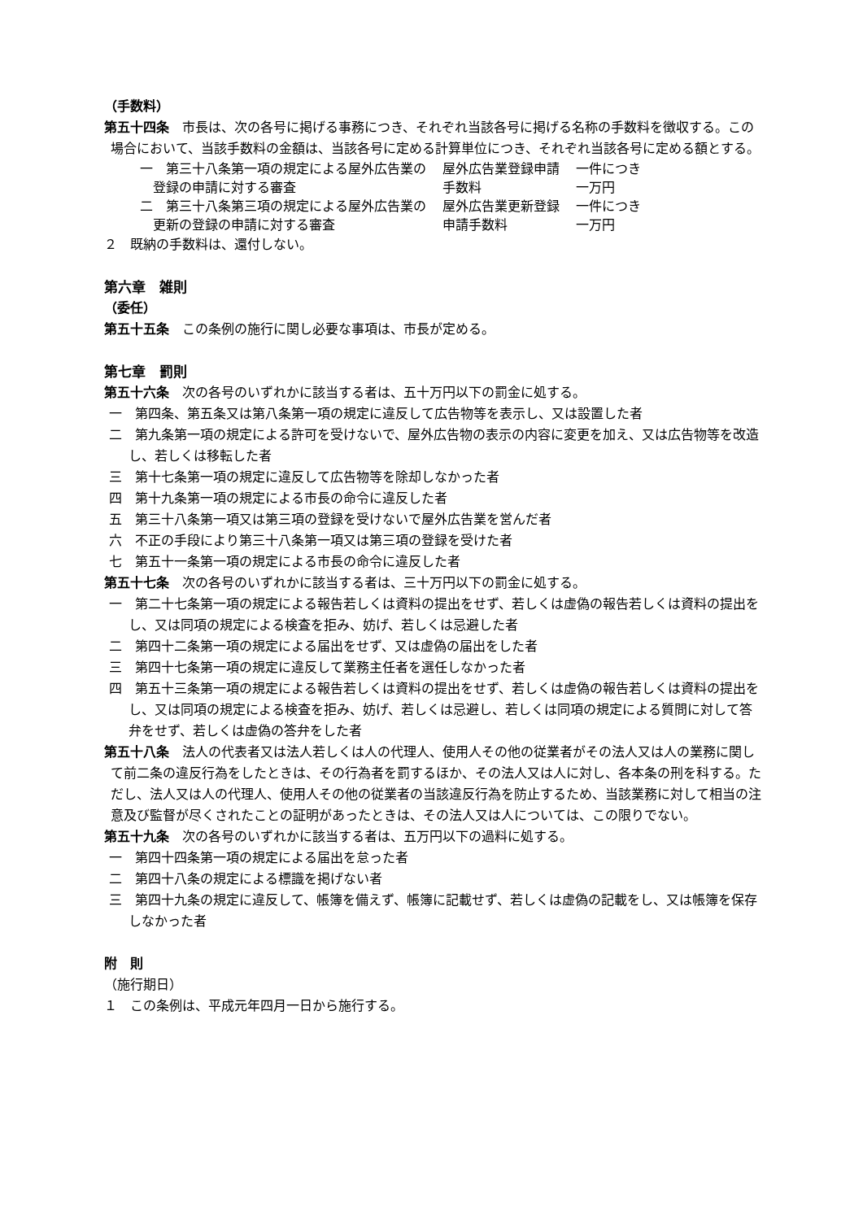（手数料）
第五十四条　市長は、次の各号に掲げる事務につき、それぞれ当該各号に掲げる名称の手数料を徴収する。この場合において、当該手数料の金額は、当該各号に定める計算単位につき、それぞれ当該各号に定める額とする。
| 一 第三十八条第一項の規定による屋外広告業の 登録の申請に対する審査 | 屋外広告業登録申請 手数料 | 一件につき 一万円 |
| 二 第三十八条第三項の規定による屋外広告業の 更新の登録の申請に対する審査 | 屋外広告業更新登録 申請手数料 | 一件につき 一万円 |
２　既納の手数料は、還付しない。
第六章　雑則
（委任）
第五十五条　この条例の施行に関し必要な事項は、市長が定める。
第七章　罰則
第五十六条　次の各号のいずれかに該当する者は、五十万円以下の罰金に処する。
一　第四条、第五条又は第八条第一項の規定に違反して広告物等を表示し、又は設置した者
二　第九条第一項の規定による許可を受けないで、屋外広告物の表示の内容に変更を加え、又は広告物等を改造し、若しくは移転した者
三　第十七条第一項の規定に違反して広告物等を除却しなかった者
四　第十九条第一項の規定による市長の命令に違反した者
五　第三十八条第一項又は第三項の登録を受けないで屋外広告業を営んだ者
六　不正の手段により第三十八条第一項又は第三項の登録を受けた者
七　第五十一条第一項の規定による市長の命令に違反した者
第五十七条　次の各号のいずれかに該当する者は、三十万円以下の罰金に処する。
一　第二十七条第一項の規定による報告若しくは資料の提出をせず、若しくは虚偽の報告若しくは資料の提出をし、又は同項の規定による検査を拒み、妨げ、若しくは忌避した者
二　第四十二条第一項の規定による届出をせず、又は虚偽の届出をした者
三　第四十七条第一項の規定に違反して業務主任者を選任しなかった者
四　第五十三条第一項の規定による報告若しくは資料の提出をせず、若しくは虚偽の報告若しくは資料の提出をし、又は同項の規定による検査を拒み、妨げ、若しくは忌避し、若しくは同項の規定による質問に対して答弁をせず、若しくは虚偽の答弁をした者
第五十八条　法人の代表者又は法人若しくは人の代理人、使用人その他の従業者がその法人又は人の業務に関して前二条の違反行為をしたときは、その行為者を罰するほか、その法人又は人に対し、各本条の刑を科する。ただし、法人又は人の代理人、使用人その他の従業者の当該違反行為を防止するため、当該業務に対して相当の注意及び監督が尽くされたことの証明があったときは、その法人又は人については、この限りでない。
第五十九条　次の各号のいずれかに該当する者は、五万円以下の過料に処する。
一　第四十四条第一項の規定による届出を怠った者
二　第四十八条の規定による標識を掲げない者
三　第四十九条の規定に違反して、帳簿を備えず、帳簿に記載せず、若しくは虚偽の記載をし、又は帳簿を保存しなかった者
附　則
（施行期日）
１　この条例は、平成元年四月一日から施行する。